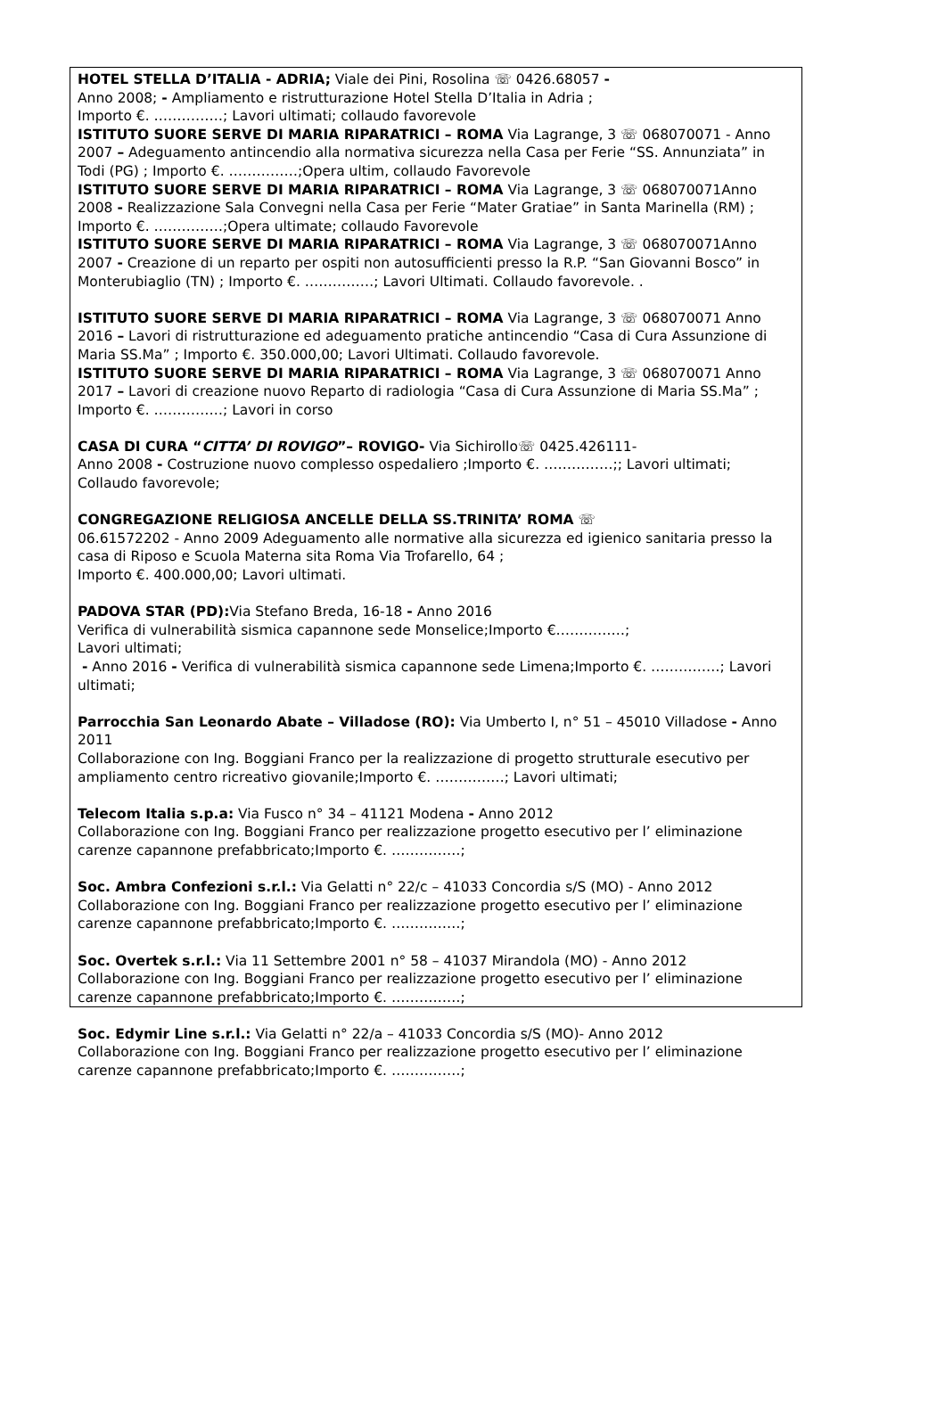HOTEL STELLA D’ITALIA - ADRIA; Viale dei Pini, Rosolina ☏ 0426.68057 -
Anno 2008; - Ampliamento e ristrutturazione Hotel Stella D’Italia in Adria ;
Importo €. ……………; Lavori ultimati; collaudo favorevole
ISTITUTO SUORE SERVE DI MARIA RIPARATRICI – ROMA Via Lagrange, 3 ☏ 068070071 - Anno 2007 – Adeguamento antincendio alla normativa sicurezza nella Casa per Ferie “SS. Annunziata” in Todi (PG) ; Importo €. ……………;Opera ultim, collaudo Favorevole
ISTITUTO SUORE SERVE DI MARIA RIPARATRICI – ROMA Via Lagrange, 3 ☏ 068070071Anno 2008 - Realizzazione Sala Convegni nella Casa per Ferie “Mater Gratiae” in Santa Marinella (RM) ; Importo €. ……………;Opera ultimate; collaudo Favorevole
ISTITUTO SUORE SERVE DI MARIA RIPARATRICI – ROMA Via Lagrange, 3 ☏ 068070071Anno 2007 - Creazione di un reparto per ospiti non autosufficienti presso la R.P. “San Giovanni Bosco” in Monterubiaglio (TN) ; Importo €. ……………; Lavori Ultimati. Collaudo favorevole. .
ISTITUTO SUORE SERVE DI MARIA RIPARATRICI – ROMA Via Lagrange, 3 ☏ 068070071 Anno 2016 – Lavori di ristrutturazione ed adeguamento pratiche antincendio “Casa di Cura Assunzione di Maria SS.Ma” ; Importo €. 350.000,00; Lavori Ultimati. Collaudo favorevole.
ISTITUTO SUORE SERVE DI MARIA RIPARATRICI – ROMA Via Lagrange, 3 ☏ 068070071 Anno 2017 – Lavori di creazione nuovo Reparto di radiologia “Casa di Cura Assunzione di Maria SS.Ma” ; Importo €. ……………; Lavori in corso
CASA DI CURA “CITTA’ DI ROVIGO”– ROVIGO- Via Sichirollo☏ 0425.426111-
Anno 2008 - Costruzione nuovo complesso ospedaliero ;Importo €. ……………;; Lavori ultimati; Collaudo favorevole;
CONGREGAZIONE RELIGIOSA ANCELLE DELLA SS.TRINITA’ ROMA ☏
06.61572202 - Anno 2009 Adeguamento alle normative alla sicurezza ed igienico sanitaria presso la casa di Riposo e Scuola Materna sita Roma Via Trofarello, 64 ;
Importo €. 400.000,00; Lavori ultimati.
PADOVA STAR (PD): Via Stefano Breda, 16-18 - Anno 2016
Verifica di vulnerabilità sismica capannone sede Monselice;Importo €……………;
Lavori ultimati;
- Anno 2016 - Verifica di vulnerabilità sismica capannone sede Limena;Importo €. ……………; Lavori ultimati;
Parrocchia San Leonardo Abate – Villadose (RO): Via Umberto I, n° 51 – 45010 Villadose - Anno 2011
Collaborazione con Ing. Boggiani Franco per la realizzazione di progetto strutturale esecutivo per ampliamento centro ricreativo giovanile;Importo €. ……………; Lavori ultimati;
Telecom Italia s.p.a: Via Fusco n° 34 – 41121 Modena - Anno 2012
Collaborazione con Ing. Boggiani Franco per realizzazione progetto esecutivo per l’ eliminazione carenze capannone prefabbricato;Importo €. ……………;
Soc. Ambra Confezioni s.r.l.: Via Gelatti n° 22/c – 41033 Concordia s/S (MO) - Anno 2012
Collaborazione con Ing. Boggiani Franco per realizzazione progetto esecutivo per l’ eliminazione carenze capannone prefabbricato;Importo €. ……………;
Soc. Overtek s.r.l.: Via 11 Settembre 2001 n° 58 – 41037 Mirandola (MO) - Anno 2012
Collaborazione con Ing. Boggiani Franco per realizzazione progetto esecutivo per l’ eliminazione carenze capannone prefabbricato;Importo €. ……………;
Soc. Edymir Line s.r.l.: Via Gelatti n° 22/a – 41033 Concordia s/S (MO)- Anno 2012
Collaborazione con Ing. Boggiani Franco per realizzazione progetto esecutivo per l’ eliminazione carenze capannone prefabbricato;Importo €. ……………;